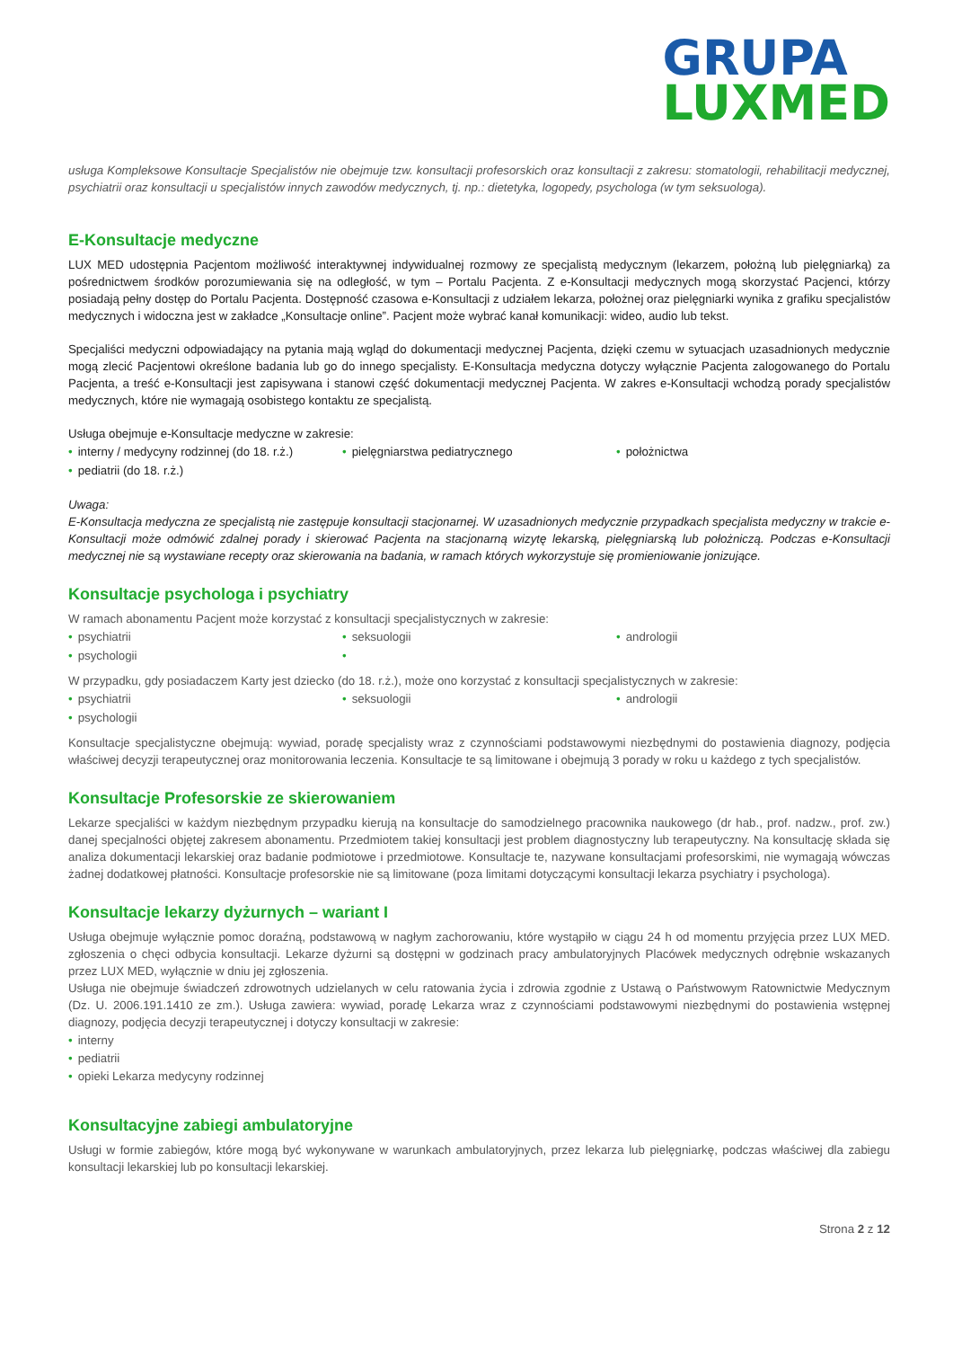GRUPA
LUXMED
usługa Kompleksowe Konsultacje Specjalistów nie obejmuje tzw. konsultacji profesorskich oraz konsultacji z zakresu: stomatologii, rehabilitacji medycznej, psychiatrii oraz konsultacji u specjalistów innych zawodów medycznych, tj. np.: dietetyka, logopedy, psychologa (w tym seksuologa).
E-Konsultacje medyczne
LUX MED udostępnia Pacjentom możliwość interaktywnej indywidualnej rozmowy ze specjalistą medycznym (lekarzem, położną lub pielęgniarką) za pośrednictwem środków porozumiewania się na odległość, w tym – Portalu Pacjenta. Z e-Konsultacji medycznych mogą skorzystać Pacjenci, którzy posiadają pełny dostęp do Portalu Pacjenta. Dostępność czasowa e-Konsultacji z udziałem lekarza, położnej oraz pielęgniarki wynika z grafiku specjalistów medycznych i widoczna jest w zakładce „Konsultacje online”. Pacjent może wybrać kanał komunikacji: wideo, audio lub tekst.
Specjaliści medyczni odpowiadający na pytania mają wgląd do dokumentacji medycznej Pacjenta, dzięki czemu w sytuacjach uzasadnionych medycznie mogą zlecić Pacjentowi określone badania lub go do innego specjalisty. E-Konsultacja medyczna dotyczy wyłącznie Pacjenta zalogowanego do Portalu Pacjenta, a treść e-Konsultacji jest zapisywana i stanowi część dokumentacji medycznej Pacjenta. W zakres e-Konsultacji wchodzą porady specjalistów medycznych, które nie wymagają osobistego kontaktu ze specjalistą.
Usługa obejmuje e-Konsultacje medyczne w zakresie:
• interny / medycyny rodzinnej (do 18. r.ż.)
• pielęgniarstwa pediatrycznego
• położnictwa
• pediatrii (do 18. r.ż.)
Uwaga:
E-Konsultacja medyczna ze specjalistą nie zastępuje konsultacji stacjonarnej. W uzasadnionych medycznie przypadkach specjalista medyczny w trakcie e-Konsultacji może odmówić zdalnej porady i skierować Pacjenta na stacjonarną wizytę lekarską, pielęgniarską lub położniczą. Podczas e-Konsultacji medycznej nie są wystawiane recepty oraz skierowania na badania, w ramach których wykorzystuje się promieniowanie jonizujące.
Konsultacje psychologa i psychiatry
W ramach abonamentu Pacjent może korzystać z konsultacji specjalistycznych w zakresie:
• psychiatrii
• seksuologii
• andrologii
• psychologii
•
W przypadku, gdy posiadaczem Karty jest dziecko (do 18. r.ż.), może ono korzystać z konsultacji specjalistycznych w zakresie:
• psychiatrii
• seksuologii
• andrologii
• psychologii
Konsultacje specjalistyczne obejmują: wywiad, poradę specjalisty wraz z czynnościami podstawowymi niezbędnymi do postawienia diagnozy, podjęcia właściwej decyzji terapeutycznej oraz monitorowania leczenia. Konsultacje te są limitowane i obejmują 3 porady w roku u każdego z tych specjalistów.
Konsultacje Profesorskie ze skierowaniem
Lekarze specjaliści w każdym niezbędnym przypadku kierują na konsultacje do samodzielnego pracownika naukowego (dr hab., prof. nadzw., prof. zw.) danej specjalności objętej zakresem abonamentu. Przedmiotem takiej konsultacji jest problem diagnostyczny lub terapeutyczny. Na konsultację składa się analiza dokumentacji lekarskiej oraz badanie podmiotowe i przedmiotowe. Konsultacje te, nazywane konsultacjami profesorskimi, nie wymagają wówczas żadnej dodatkowej płatności. Konsultacje profesorskie nie są limitowane (poza limitami dotyczącymi konsultacji lekarza psychiatry i psychologa).
Konsultacje lekarzy dyżurnych – wariant I
Usługa obejmuje wyłącznie pomoc doraźną, podstawową w nagłym zachorowaniu, które wystąpiło w ciągu 24 h od momentu przyjęcia przez LUX MED. zgłoszenia o chęci odbycia konsultacji. Lekarze dyżurni są dostępni w godzinach pracy ambulatoryjnych Placówek medycznych odrębnie wskazanych przez LUX MED, wyłącznie w dniu jej zgłoszenia.
Usługa nie obejmuje świadczeń zdrowotnych udzielanych w celu ratowania życia i zdrowia zgodnie z Ustawą o Państwowym Ratownictwie Medycznym (Dz. U. 2006.191.1410 ze zm.). Usługa zawiera: wywiad, poradę Lekarza wraz z czynnościami podstawowymi niezbędnymi do postawienia wstępnej diagnozy, podjęcia decyzji terapeutycznej i dotyczy konsultacji w zakresie:
• interny
• pediatrii
• opieki Lekarza medycyny rodzinnej
Konsultacyjne zabiegi ambulatoryjne
Usługi w formie zabiegów, które mogą być wykonywane w warunkach ambulatoryjnych, przez lekarza lub pielęgniarkę, podczas właściwej dla zabiegu konsultacji lekarskiej lub po konsultacji lekarskiej.
Strona 2 z 12